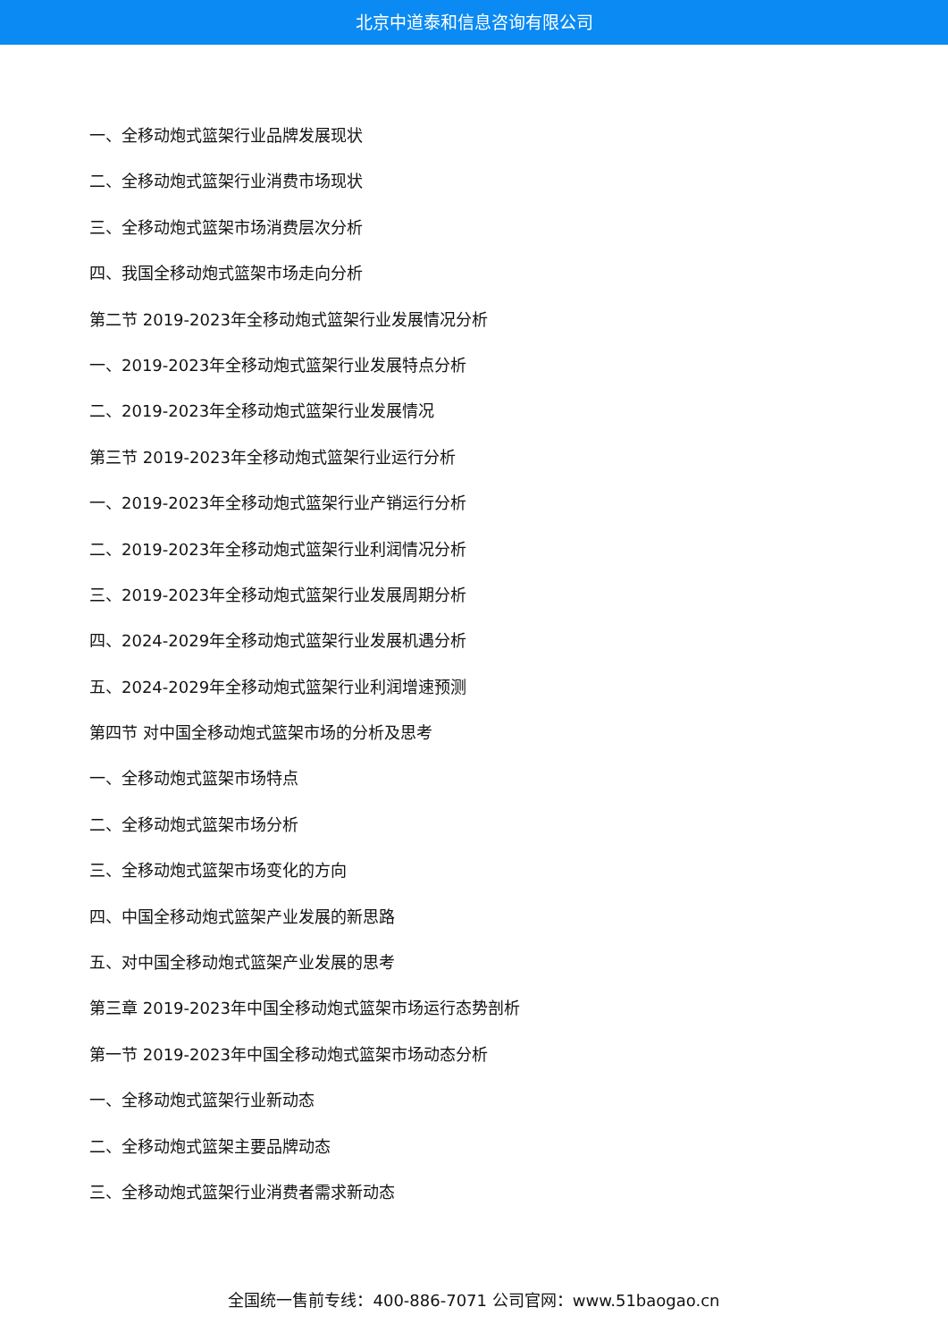北京中道泰和信息咨询有限公司
一、全移动炮式篮架行业品牌发展现状
二、全移动炮式篮架行业消费市场现状
三、全移动炮式篮架市场消费层次分析
四、我国全移动炮式篮架市场走向分析
第二节 2019-2023年全移动炮式篮架行业发展情况分析
一、2019-2023年全移动炮式篮架行业发展特点分析
二、2019-2023年全移动炮式篮架行业发展情况
第三节 2019-2023年全移动炮式篮架行业运行分析
一、2019-2023年全移动炮式篮架行业产销运行分析
二、2019-2023年全移动炮式篮架行业利润情况分析
三、2019-2023年全移动炮式篮架行业发展周期分析
四、2024-2029年全移动炮式篮架行业发展机遇分析
五、2024-2029年全移动炮式篮架行业利润增速预测
第四节 对中国全移动炮式篮架市场的分析及思考
一、全移动炮式篮架市场特点
二、全移动炮式篮架市场分析
三、全移动炮式篮架市场变化的方向
四、中国全移动炮式篮架产业发展的新思路
五、对中国全移动炮式篮架产业发展的思考
第三章 2019-2023年中国全移动炮式篮架市场运行态势剖析
第一节 2019-2023年中国全移动炮式篮架市场动态分析
一、全移动炮式篮架行业新动态
二、全移动炮式篮架主要品牌动态
三、全移动炮式篮架行业消费者需求新动态
全国统一售前专线：400-886-7071 公司官网：www.51baogao.cn